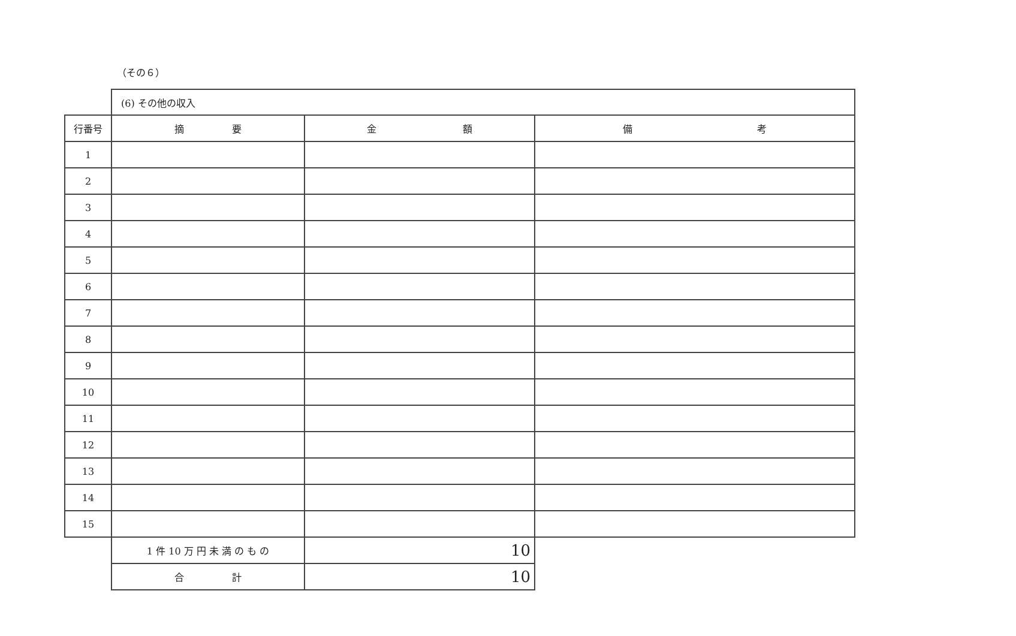（その６）
| | (6) その他の収入 | | |
| 行番号 | 摘 要 | 金 額 | 備 考 |
| 1 | | | |
| 2 | | | |
| 3 | | | |
| 4 | | | |
| 5 | | | |
| 6 | | | |
| 7 | | | |
| 8 | | | |
| 9 | | | |
| 10 | | | |
| 11 | | | |
| 12 | | | |
| 13 | | | |
| 14 | | | |
| 15 | | | |
| | 1 件 10 万 円 未 満 の も の | 10 | |
| | 合 計 | 10 | |